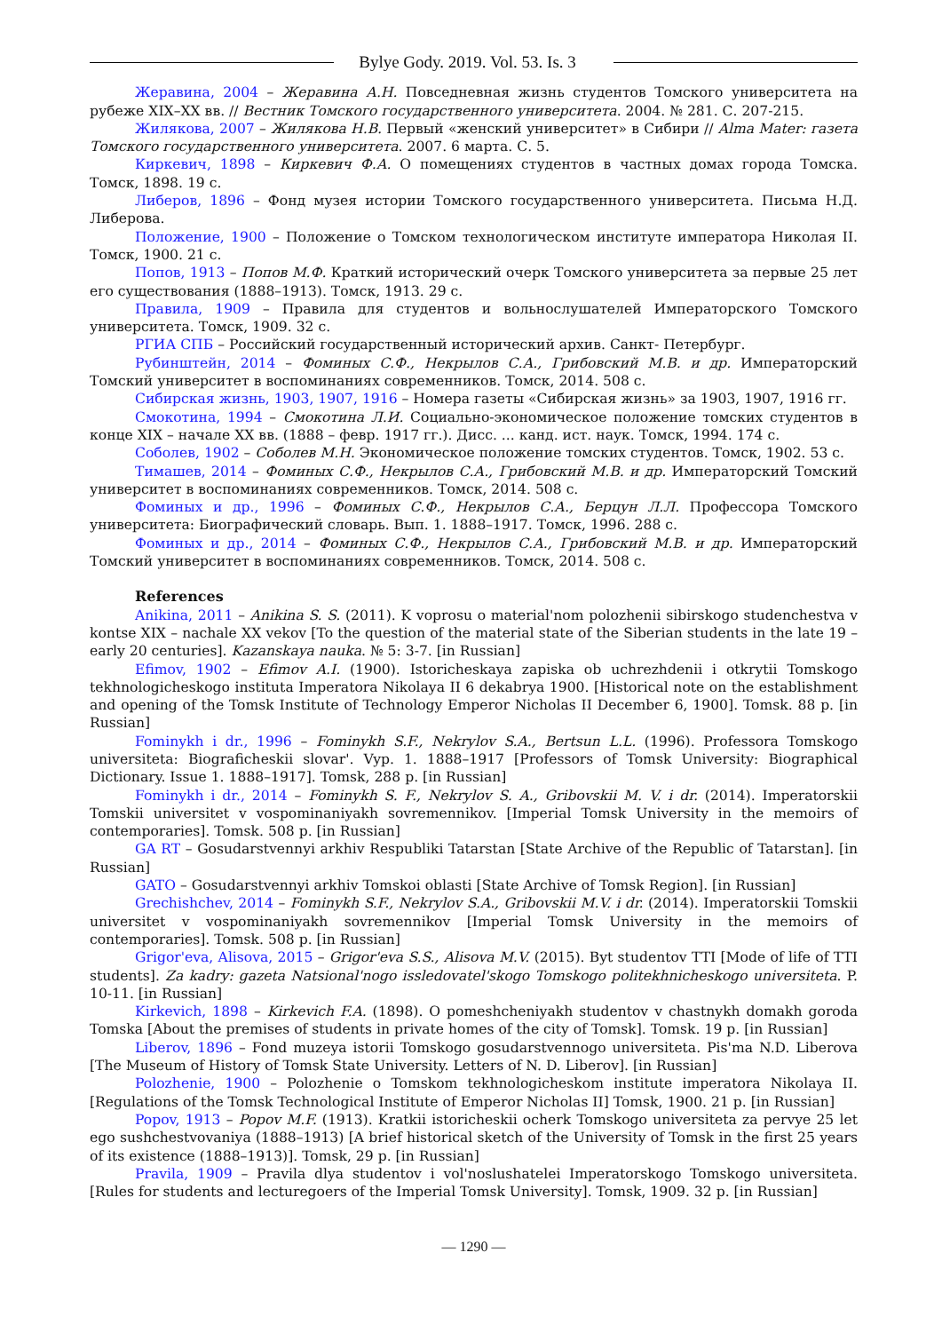Bylye Gody. 2019. Vol. 53. Is. 3
Жеравина, 2004 – Жеравина А.Н. Повседневная жизнь студентов Томского университета на рубеже XIX–XX вв. // Вестник Томского государственного университета. 2004. № 281. С. 207-215.
Жилякова, 2007 – Жилякова Н.В. Первый «женский университет» в Сибири // Alma Mater: газета Томского государственного университета. 2007. 6 марта. С. 5.
Киркевич, 1898 – Киркевич Ф.А. О помещениях студентов в частных домах города Томска. Томск, 1898. 19 с.
Либеров, 1896 – Фонд музея истории Томского государственного университета. Письма Н.Д. Либерова.
Положение, 1900 – Положение о Томском технологическом институте императора Николая II. Томск, 1900. 21 с.
Попов, 1913 – Попов М.Ф. Краткий исторический очерк Томского университета за первые 25 лет его существования (1888–1913). Томск, 1913. 29 с.
Правила, 1909 – Правила для студентов и вольнослушателей Императорского Томского университета. Томск, 1909. 32 с.
РГИА СПБ – Российский государственный исторический архив. Санкт- Петербург.
Рубинштейн, 2014 – Фоминых С.Ф., Некрылов С.А., Грибовский М.В. и др. Императорский Томский университет в воспоминаниях современников. Томск, 2014. 508 с.
Сибирская жизнь, 1903, 1907, 1916 – Номера газеты «Сибирская жизнь» за 1903, 1907, 1916 гг.
Смокотина, 1994 – Смокотина Л.И. Социально-экономическое положение томских студентов в конце XIX – начале XX вв. (1888 – февр. 1917 гг.). Дисс. ... канд. ист. наук. Томск, 1994. 174 с.
Соболев, 1902 – Соболев М.Н. Экономическое положение томских студентов. Томск, 1902. 53 с.
Тимашев, 2014 – Фоминых С.Ф., Некрылов С.А., Грибовский М.В. и др. Императорский Томский университет в воспоминаниях современников. Томск, 2014. 508 с.
Фоминых и др., 1996 – Фоминых С.Ф., Некрылов С.А., Берцун Л.Л. Профессора Томского университета: Биографический словарь. Вып. 1. 1888–1917. Томск, 1996. 288 с.
Фоминых и др., 2014 – Фоминых С.Ф., Некрылов С.А., Грибовский М.В. и др. Императорский Томский университет в воспоминаниях современников. Томск, 2014. 508 с.
References
Anikina, 2011 – Anikina S. S. (2011). K voprosu o material'nom polozhenii sibirskogo studenchestva v kontse XIX – nachale XX vekov [To the question of the material state of the Siberian students in the late 19 – early 20 centuries]. Kazanskaya nauka. № 5: 3-7. [in Russian]
Efimov, 1902 – Efimov A.I. (1900). Istoricheskaya zapiska ob uchrezhdenii i otkrytii Tomskogo tekhnologicheskogo instituta Imperatora Nikolaya II 6 dekabrya 1900. [Historical note on the establishment and opening of the Tomsk Institute of Technology Emperor Nicholas II December 6, 1900]. Tomsk. 88 p. [in Russian]
Fominykh i dr., 1996 – Fominykh S.F., Nekrylov S.A., Bertsun L.L. (1996). Professora Tomskogo universiteta: Biograficheskii slovar'. Vyp. 1. 1888–1917 [Professors of Tomsk University: Biographical Dictionary. Issue 1. 1888–1917]. Tomsk, 288 p. [in Russian]
Fominykh i dr., 2014 – Fominykh S. F., Nekrylov S. A., Gribovskii M. V. i dr. (2014). Imperatorskii Tomskii universitet v vospominaniyakh sovremennikov. [Imperial Tomsk University in the memoirs of contemporaries]. Tomsk. 508 p. [in Russian]
GA RT – Gosudarstvennyi arkhiv Respubliki Tatarstan [State Archive of the Republic of Tatarstan]. [in Russian]
GATO – Gosudarstvennyi arkhiv Tomskoi oblasti [State Archive of Tomsk Region]. [in Russian]
Grechishchev, 2014 – Fominykh S.F., Nekrylov S.A., Gribovskii M.V. i dr. (2014). Imperatorskii Tomskii universitet v vospominaniyakh sovremennikov [Imperial Tomsk University in the memoirs of contemporaries]. Tomsk. 508 p. [in Russian]
Grigor'eva, Alisova, 2015 – Grigor'eva S.S., Alisova M.V. (2015). Byt studentov TTI [Mode of life of TTI students]. Za kadry: gazeta Natsional'nogo issledovatel'skogo Tomskogo politekhnicheskogo universiteta. P. 10-11. [in Russian]
Kirkevich, 1898 – Kirkevich F.A. (1898). O pomeshcheniyakh studentov v chastnykh domakh goroda Tomska [About the premises of students in private homes of the city of Tomsk]. Tomsk. 19 p. [in Russian]
Liberov, 1896 – Fond muzeya istorii Tomskogo gosudarstvennogo universiteta. Pis'ma N.D. Liberova [The Museum of History of Tomsk State University. Letters of N. D. Liberov]. [in Russian]
Polozhenie, 1900 – Polozhenie o Tomskom tekhnologicheskom institute imperatora Nikolaya II. [Regulations of the Tomsk Technological Institute of Emperor Nicholas II] Tomsk, 1900. 21 p. [in Russian]
Popov, 1913 – Popov M.F. (1913). Kratkii istoricheskii ocherk Tomskogo universiteta za pervye 25 let ego sushchestvovaniya (1888–1913) [A brief historical sketch of the University of Tomsk in the first 25 years of its existence (1888–1913)]. Tomsk, 29 p. [in Russian]
Pravila, 1909 – Pravila dlya studentov i vol'noslushatelei Imperatorskogo Tomskogo universiteta. [Rules for students and lecturegoers of the Imperial Tomsk University]. Tomsk, 1909. 32 p. [in Russian]
— 1290 —